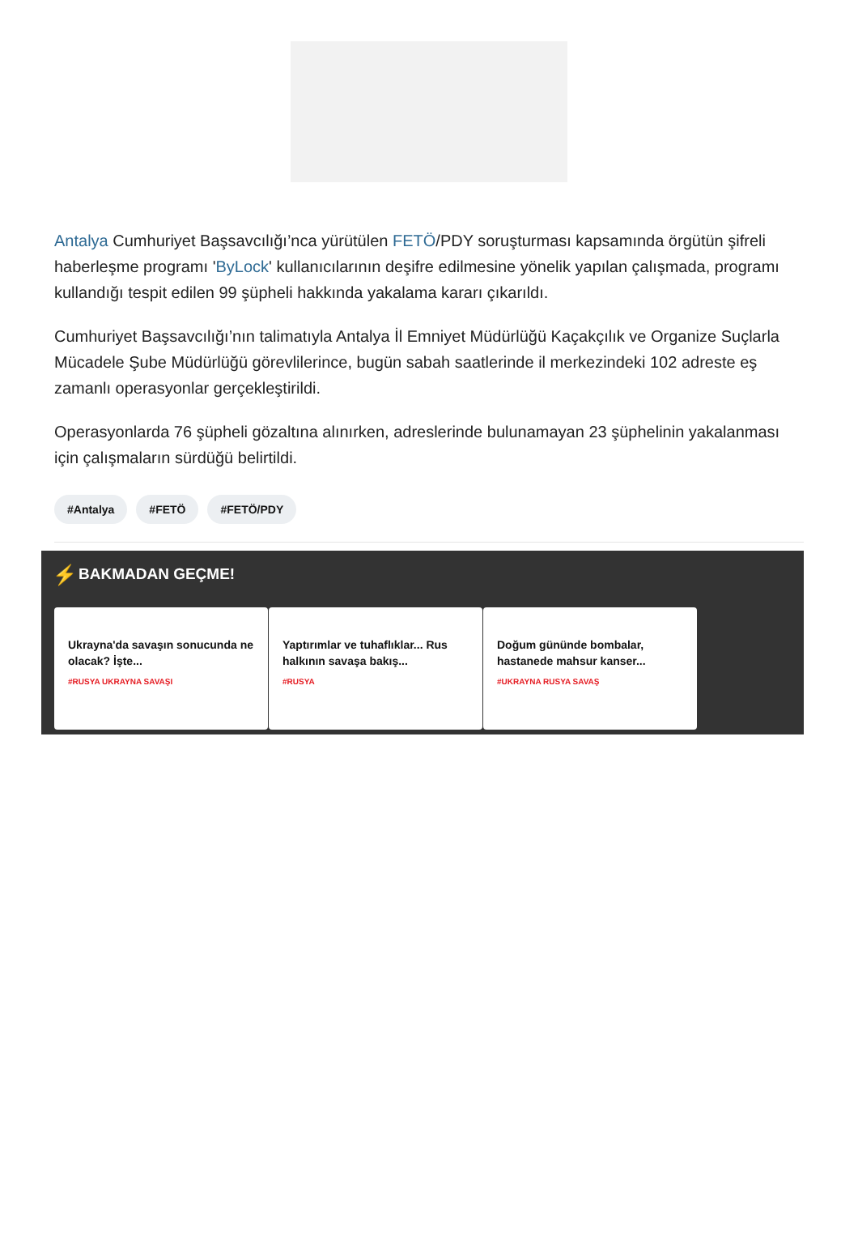Antalya Cumhuriyet Başsavcılığı’nca yürütülen FETÖ/PDY soruşturması kapsamında örgütün şifreli haberleşme programı 'ByLock' kullanıcılarının deşifre edilmesine yönelik yapılan çalışmada, programı kullandığı tespit edilen 99 şüpheli hakkında yakalama kararı çıkarıldı.
Cumhuriyet Başsavcılığı’nın talimatıyla Antalya İl Emniyet Müdürlüğü Kaçakçılık ve Organize Suçlarla Mücadele Şube Müdürlüğü görevlilerince, bugün sabah saatlerinde il merkezindeki 102 adreste eş zamanlı operasyonlar gerçekleştirildi.
Operasyonlarda 76 şüpheli gözaltına alınırken, adreslerinde bulunamayan 23 şüphelinin yakalanması için çalışmaların sürdüğü belirtildi.
#Antalya #FETÖ #FETÖ/PDY
⚡ BAKMADAN GEÇME!
Ukrayna'da savaşın sonucunda ne olacak? İşte...
#RUSYA UKRAYNA SAVAŞI
Yaptırımlar ve tuhaflıklar... Rus halkının savaşa bakış...
#RUSYA
Doğum gününde bombalar, hastanede mahsur kanser...
#UKRAYNA RUSYA SAVAŞ